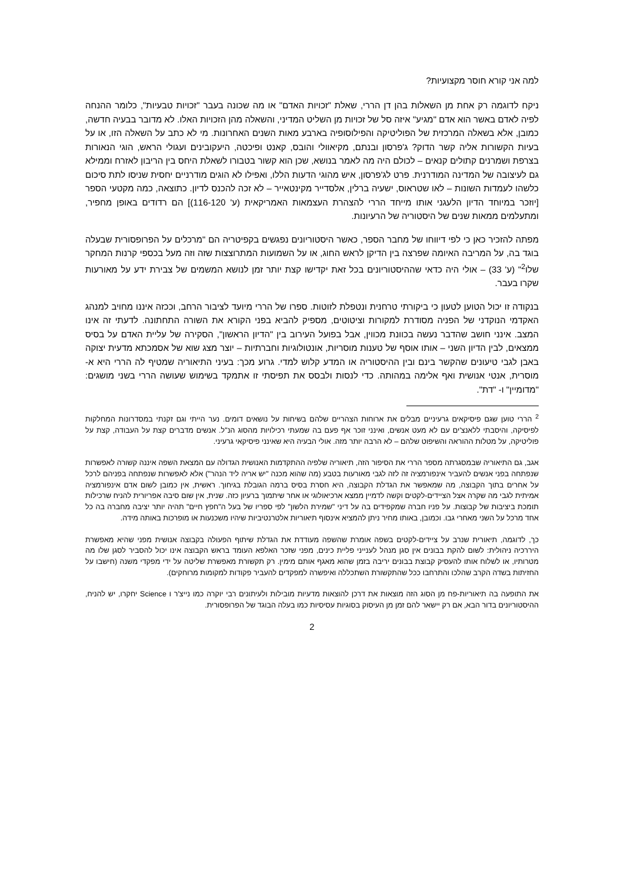למה אני קורא חוסר מקצועיות?
ניקח לדוגמה רק אחת מן השאלות בהן דן הררי, שאלת "זכויות האדם" או מה שכונה בעבר "זכויות טבעיות", כלומר ההנחה לפיה לאדם באשר הוא אדם "מגיע" איזה סל של זכויות מן השליט המדיני, והשאלה מהן הזכויות האלו. לא מדובר בבעיה חדשה, כמובן, אלא בשאלה המרכזית של הפוליטיקה והפילוסופיה בארבע מאות השנים האחרונות. מי לא כתב על השאלה הזו, או על בעיות הקשורות אליה קשר הדוק? ג'פרסון ובנתם, מקיאוולי והובס, קאנט ופיכטה, היעקובינים ועגולי הראש, הוגי הנאורות בצרפת ושמרנים קתולים קנאים – לכולם היה מה לאמר בנושא, שכן הוא קשור בטבורו לשאלת היחס בין הריבון לאזרח וממילא גם לעיצובה של המדינה המודרנית. פרט לג'פרסון, איש מהוגי הדעות הללו, ואפילו לא הוגים מודרניים יחסית שניסו לתת סיכום כלשהו לעמדות השונות – לאו שטראוס, ישעיה ברלין, אלסדייר מקינטאייר – לא זכה להכנס לדיון. כתוצאה, כמה מקטעי הספר [יוזכר במיוחד הדיון הלעגני אותו מייחד הררי להצהרת העצמאות האמריקאית (ע' 116-120)] הם רדודים באופן מחפיר, ומתעלמים ממאות שנים של היסטוריה של הרעיונות.
מפתה להזכיר כאן כי לפי דיווחו של מחבר הספר, כאשר היסטוריונים נפגשים בקפיטריה הם "מרכלים על הפרופסורית שבעלה בוגד בה, על המריבה האיומה שפרצה בין הדיקן לראש החוג, או על השמועות המתרוצצות שזה וזה מעל בכספי קרנות המחקר שלו<sup>2</sup>" (ע' 33) – אולי היה כדאי שההיסטוריונים בכל זאת יקדישו קצת יותר זמן לנושא המשמים של צבירת ידע על מאורעות שקרו בעבר.
בנקודה זו יכול הטוען לטעון כי ביקורתי טרחנית ונטפלת לזוטות. ספרו של הררי מיועד לציבור הרחב, וככזה איננו מחויב למנהג האקדמי הנוקדני של הפניה מסודרת למקורות וציטוטים, מספיק להביא בפני הקורא את השורה התחתונה. לדעתי זה אינו המצב. אינני חושב שהדבר נעשה בכוונת מכווין, אבל בפועל העירוב בין "הדיון הראשון", הסקירה של עליית האדם על בסיס ממצאים, לבין הדיון השני – אותו אוסף של טענות מוסריות, אונטולוגיות וחברתיות – יוצר מצג שוא של אסמכתא מדעית יצוקה באבן לגבי טיעונים שהקשר בינם ובין ההיסטוריה או המדע קלוש למדי. גרוע מכך: בעיני התיאוריה שמטיף לה הררי היא א-מוסרית, אנטי אנושית ואף אלימה במהותה. כדי לנסות ולבסס את תפיסתי זו אתמקד בשימוש שעושה הררי בשני מושגים: "מדומיין" ו- "דת".
<sup>2</sup> הררי טוען שגם פיסיקאים גרעיניים מבלים את ארוחות הצהריים שלהם בשיחות על נושאים דומים. נער הייתי וגם זקנתי במסדרונות המחלקות לפיסיקה, והיסבתי ללאנצ'ים עם לא מעט אנשים, ואינני זוכר אף פעם בה שמעתי רכילויות מהסוג הנ"ל. אנשים מדברים קצת על העבודה, קצת על פוליטיקה, על מטלות ההוראה והשיפוט שלהם – לא הרבה יותר מזה. אולי הבעיה היא שאינני פיסיקאי גרעיני.
אגב, גם התיאוריה שבמסגרתה מספר הררי את הסיפור הזה, תיאוריה שלפיה ההתקדמות האנושית הגדולה עם המצאת השפה איננה קשורה לאפשרות שנפתחה בפני אנשים להעביר אינפורמציה זה לזה לגבי מאורעות בטבע (מה שהוא מכנה "יש אריה ליד הנהר") אלא לאפשרות שנפתחה בפניהם לרכל על אחרים בתוך הקבוצה, מה שמאפשר את הגדלת הקבוצה, היא חסרת בסיס ברמה הגובלת בגיחוך. ראשית, אין כמובן לשום אדם אינפורמציה אמיתית לגבי מה שקרה אצל הציידים-לקטים וקשה לדמיין ממצא ארכיאולוגי או אחר שיתמוך ברעיון כזה. שנית, אין שום סיבה אפריורית להניח שרכילות תומכת ביציבות של קבוצות. על פניו חברה שמקפידים בה על דיני "שמירת הלשון" לפי ספריו של בעל ה"חפץ חיים" תהיה יותר יציבה מחברה בה כל אחד מרכל על השני מאחרי גבו. וכמובן, באותו מחיר ניתן להמציא אינסוף תיאוריות אלטרנטיביות שיהיו משכנעות או מופרכות באותה מידה.
כך, לדוגמה, תיאורית שנרב על ציידים-לקטים בשפה אומרת שהשפה מעודדת את הגדלת שיתוף הפעולה בקבוצה אנושית מפני שהיא מאפשרת היררכיה ניהולית: לשום להקת בבונים אין סגן מנהל לענייני פליית כינים, מפני שזכר האלפא העומד בראש הקבוצה אינו יכול להסביר לסגן שלו מה מטרותיו, או לשלוח אותו להעסיק קבוצת בבונים יריבה בזמן שהוא מאגף אותם מימין. רק תקשורת מאפשרת שליטה על ידי מפקדי משנה (חישבו על החזיתות בשדה הקרב שהלכו והתרחבו ככל שהתקשורת השתכללה ואיפשרה למפקדים להעביר פקודות למקומות מרוחקים).
את התופעה בה תיאוריות-פח מן הסוג הזה מוצאות את דרכן להוצאות מדעיות מובילות ולעיתונים רבי יוקרה כמו נייצ'ר ו Science יחקרו, יש להניח, ההיסטוריונים בדור הבא, אם רק יישאר להם זמן מן העיסוק בסוגיות עסיסיות כמו בעלה הבוגד של הפרופסורית.
2